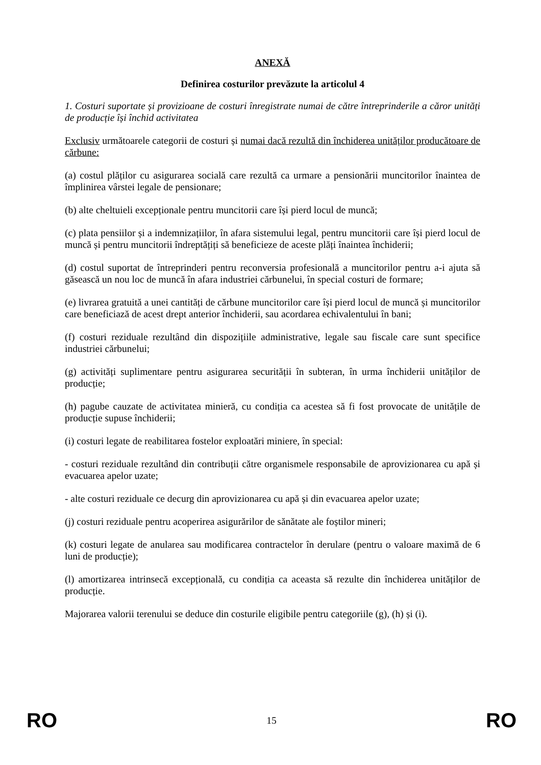ANEXĂ
Definirea costurilor prevăzute la articolul 4
1. Costuri suportate și provizioane de costuri înregistrate numai de către întreprinderile a căror unități de producție își închid activitatea
Exclusiv următoarele categorii de costuri și numai dacă rezultă din închiderea unităților producătoare de cărbune:
(a) costul plăților cu asigurarea socială care rezultă ca urmare a pensionării muncitorilor înaintea de împlinirea vârstei legale de pensionare;
(b) alte cheltuieli excepționale pentru muncitorii care își pierd locul de muncă;
(c) plata pensiilor și a indemnizațiilor, în afara sistemului legal, pentru muncitorii care își pierd locul de muncă și pentru muncitorii îndreptățiți să beneficieze de aceste plăți înaintea închiderii;
(d) costul suportat de întreprinderi pentru reconversia profesională a muncitorilor pentru a-i ajuta să găsească un nou loc de muncă în afara industriei cărbunelui, în special costuri de formare;
(e) livrarea gratuită a unei cantități de cărbune muncitorilor care își pierd locul de muncă și muncitorilor care beneficiază de acest drept anterior închiderii, sau acordarea echivalentului în bani;
(f) costuri reziduale rezultând din dispozițiile administrative, legale sau fiscale care sunt specifice industriei cărbunelui;
(g) activități suplimentare pentru asigurarea securității în subteran, în urma închiderii unităților de producție;
(h) pagube cauzate de activitatea minieră, cu condiția ca acestea să fi fost provocate de unitățile de producție supuse închiderii;
(i) costuri legate de reabilitarea fostelor exploatări miniere, în special:
- costuri reziduale rezultând din contribuții către organismele responsabile de aprovizionarea cu apă și evacuarea apelor uzate;
- alte costuri reziduale ce decurg din aprovizionarea cu apă și din evacuarea apelor uzate;
(j) costuri reziduale pentru acoperirea asigurărilor de sănătate ale foștilor mineri;
(k) costuri legate de anularea sau modificarea contractelor în derulare (pentru o valoare maximă de 6 luni de producție);
(l) amortizarea intrinsecă excepțională, cu condiția ca aceasta să rezulte din închiderea unităților de producție.
Majorarea valorii terenului se deduce din costurile eligibile pentru categoriile (g), (h) și (i).
RO 15 RO